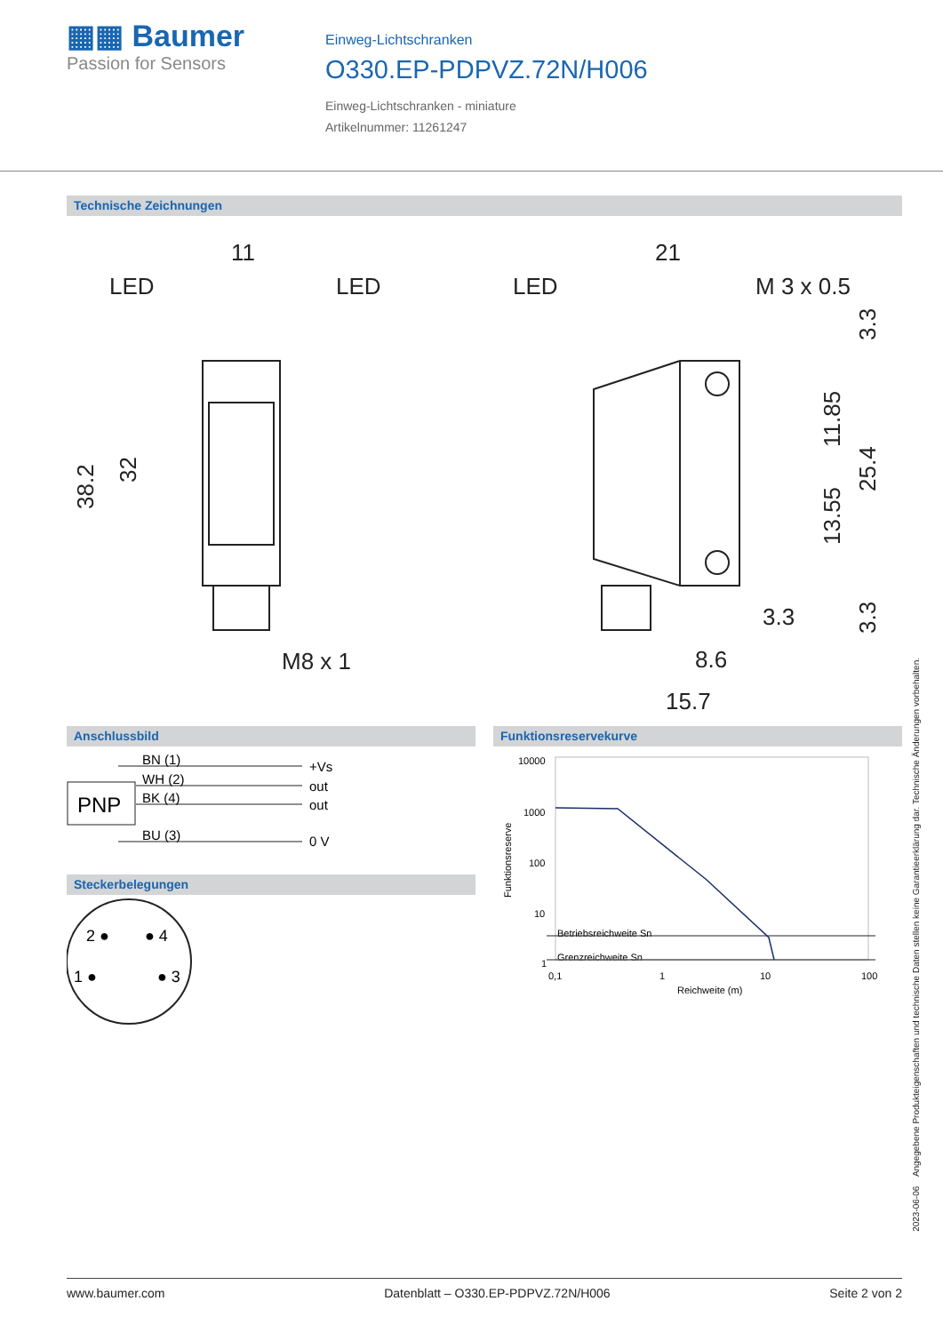▦▦ Baumer
Passion for Sensors
Einweg-Lichtschranken
O330.EP-PDPVZ.72N/H006
Einweg-Lichtschranken - miniature
Artikelnummer: 11261247
Technische Zeichnungen
11
LED
LED
38.2
32
M8 x 1
21
LED
M 3 x 0.5
3.3
11.85
13.55
25.4
3.3
3.3
8.6
15.7
Anschlussbild
PNP
BN (1)
WH (2)
BK (4)
BU (3)
+Vs
out
out
0 V
Steckerbelegungen
2 ●
● 4
1 ●
● 3
Funktionsreservekurve
10000
1000
100
10
1
0,1
1
10
100
Reichweite (m)
Betriebsreichweite Sn
Grenzreichweite Sn
Funktionsreserve
2023-06-06 Angegebene Produkteigenschaften und technische Daten stellen keine Garantieerklärung dar. Technische Änderungen vorbehalten.
www.baumer.com Datenblatt – O330.EP-PDPVZ.72N/H006 Seite 2 von 2